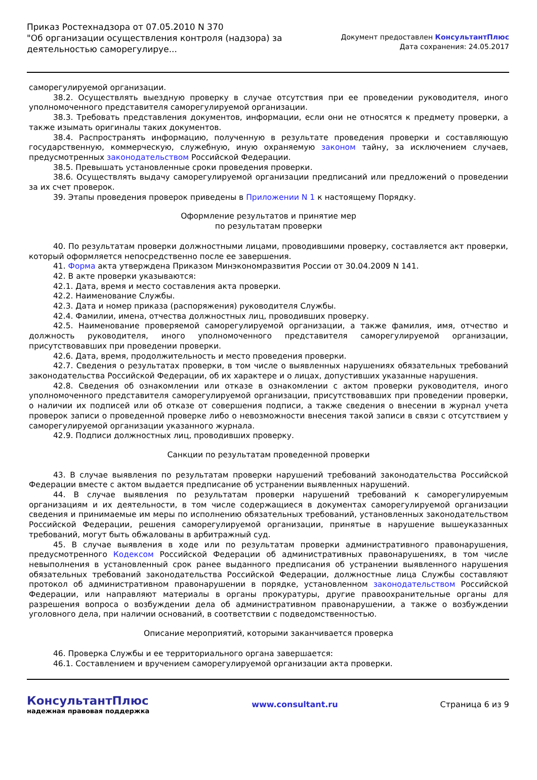Приказ Ростехнадзора от 07.05.2010 N 370
"Об организации осуществления контроля (надзора) за деятельностью саморегулируе...
Документ предоставлен КонсультантПлюс
Дата сохранения: 24.05.2017
саморегулируемой организации.
38.2. Осуществлять выездную проверку в случае отсутствия при ее проведении руководителя, иного уполномоченного представителя саморегулируемой организации.
38.3. Требовать представления документов, информации, если они не относятся к предмету проверки, а также изымать оригиналы таких документов.
38.4. Распространять информацию, полученную в результате проведения проверки и составляющую государственную, коммерческую, служебную, иную охраняемую законом тайну, за исключением случаев, предусмотренных законодательством Российской Федерации.
38.5. Превышать установленные сроки проведения проверки.
38.6. Осуществлять выдачу саморегулируемой организации предписаний или предложений о проведении за их счет проверок.
39. Этапы проведения проверок приведены в Приложении N 1 к настоящему Порядку.
Оформление результатов и принятие мер
по результатам проверки
40. По результатам проверки должностными лицами, проводившими проверку, составляется акт проверки, который оформляется непосредственно после ее завершения.
41. Форма акта утверждена Приказом Минэкономразвития России от 30.04.2009 N 141.
42. В акте проверки указываются:
42.1. Дата, время и место составления акта проверки.
42.2. Наименование Службы.
42.3. Дата и номер приказа (распоряжения) руководителя Службы.
42.4. Фамилии, имена, отчества должностных лиц, проводивших проверку.
42.5. Наименование проверяемой саморегулируемой организации, а также фамилия, имя, отчество и должность руководителя, иного уполномоченного представителя саморегулируемой организации, присутствовавших при проведении проверки.
42.6. Дата, время, продолжительность и место проведения проверки.
42.7. Сведения о результатах проверки, в том числе о выявленных нарушениях обязательных требований законодательства Российской Федерации, об их характере и о лицах, допустивших указанные нарушения.
42.8. Сведения об ознакомлении или отказе в ознакомлении с актом проверки руководителя, иного уполномоченного представителя саморегулируемой организации, присутствовавших при проведении проверки, о наличии их подписей или об отказе от совершения подписи, а также сведения о внесении в журнал учета проверок записи о проведенной проверке либо о невозможности внесения такой записи в связи с отсутствием у саморегулируемой организации указанного журнала.
42.9. Подписи должностных лиц, проводивших проверку.
Санкции по результатам проведенной проверки
43. В случае выявления по результатам проверки нарушений требований законодательства Российской Федерации вместе с актом выдается предписание об устранении выявленных нарушений.
44. В случае выявления по результатам проверки нарушений требований к саморегулируемым организациям и их деятельности, в том числе содержащиеся в документах саморегулируемой организации сведения и принимаемые им меры по исполнению обязательных требований, установленных законодательством Российской Федерации, решения саморегулируемой организации, принятые в нарушение вышеуказанных требований, могут быть обжалованы в арбитражный суд.
45. В случае выявления в ходе или по результатам проверки административного правонарушения, предусмотренного Кодексом Российской Федерации об административных правонарушениях, в том числе невыполнения в установленный срок ранее выданного предписания об устранении выявленного нарушения обязательных требований законодательства Российской Федерации, должностные лица Службы составляют протокол об административном правонарушении в порядке, установленном законодательством Российской Федерации, или направляют материалы в органы прокуратуры, другие правоохранительные органы для разрешения вопроса о возбуждении дела об административном правонарушении, а также о возбуждении уголовного дела, при наличии оснований, в соответствии с подведомственностью.
Описание мероприятий, которыми заканчивается проверка
46. Проверка Службы и ее территориального органа завершается:
46.1. Составлением и вручением саморегулируемой организации акта проверки.
КонсультантПлюс
надежная правовая поддержка
www.consultant.ru Страница 6 из 9